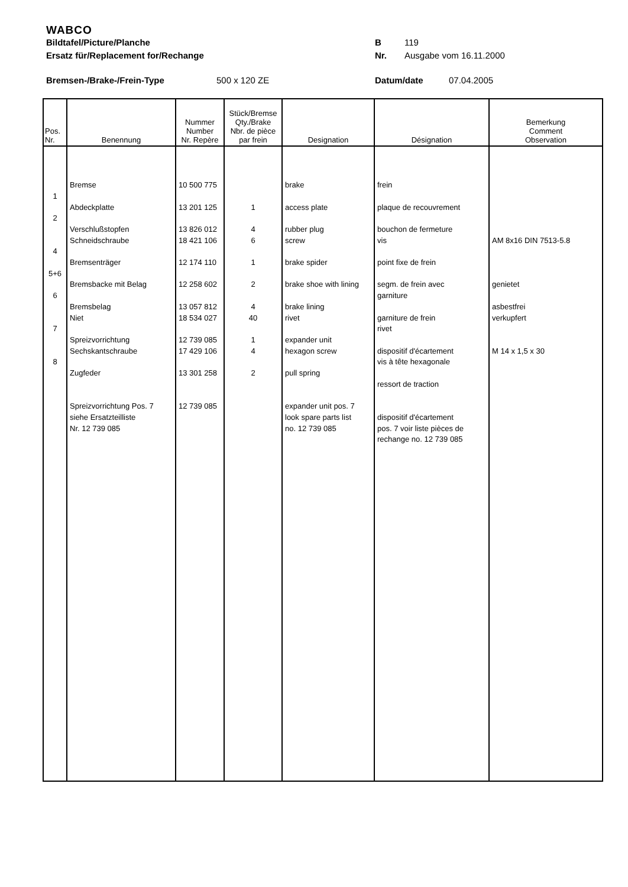WABCO
Bildtafel/Picture/Planche B 119
Ersatz für/Replacement for/Rechange Nr. Ausgabe vom 16.11.2000
Bremsen-/Brake-/Frein-Type 500 x 120 ZE Datum/date 07.04.2005
| Pos. Nr. | Benennung | Nummer Number Nr. Repère | Stück/Bremse Qty./Brake Nbr. de pièce par frein | Designation | Désignation | Bemerkung Comment Observation |
| --- | --- | --- | --- | --- | --- | --- |
| 1 2 4 5+6 6 7 8 | Bremse Abdeckplatte Verschlußstopfen Schneidschraube Bremsenträger Bremsbacke mit Belag Bremsbelag Niet Spreizvorrichtung Sechskantschraube Zugfeder Spreizvorrichtung Pos. 7 siehe Ersatzteilliste Nr. 12 739 085 | 10 500 775 13 201 125 13 826 012 18 421 106 12 174 110 12 258 602 13 057 812 18 534 027 12 739 085 17 429 106 13 301 258 12 739 085 | 1 4 6 1 2 4 40 1 4 2 | brake access plate rubber plug screw brake spider brake shoe with lining brake lining rivet expander unit hexagon screw pull spring expander unit pos. 7 look spare parts list no. 12 739 085 | frein plaque de recouvrement bouchon de fermeture vis point fixe de frein segm. de frein avec garniture garniture de frein rivet dispositif d'écartement vis à tête hexagonale ressort de traction dispositif d'écartement pos. 7 voir liste pièces de rechange no. 12 739 085 | AM 8x16 DIN 7513-5.8 genietet asbestfrei verkupfert M 14 x 1,5 x 30 |